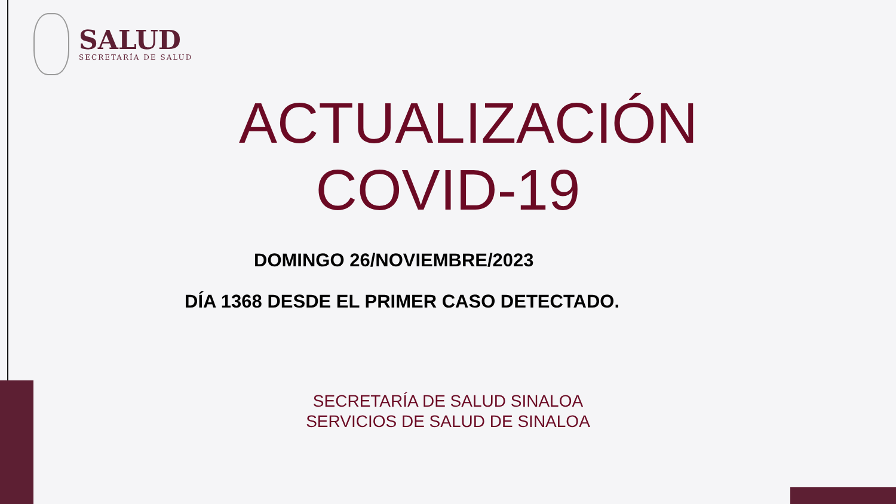SALUD
SECRETARÍA DE SALUD
ACTUALIZACIÓN
COVID-19
DOMINGO 26/NOVIEMBRE/2023
DÍA 1368 DESDE EL PRIMER CASO DETECTADO.
SECRETARÍA DE SALUD SINALOA
SERVICIOS DE SALUD DE SINALOA